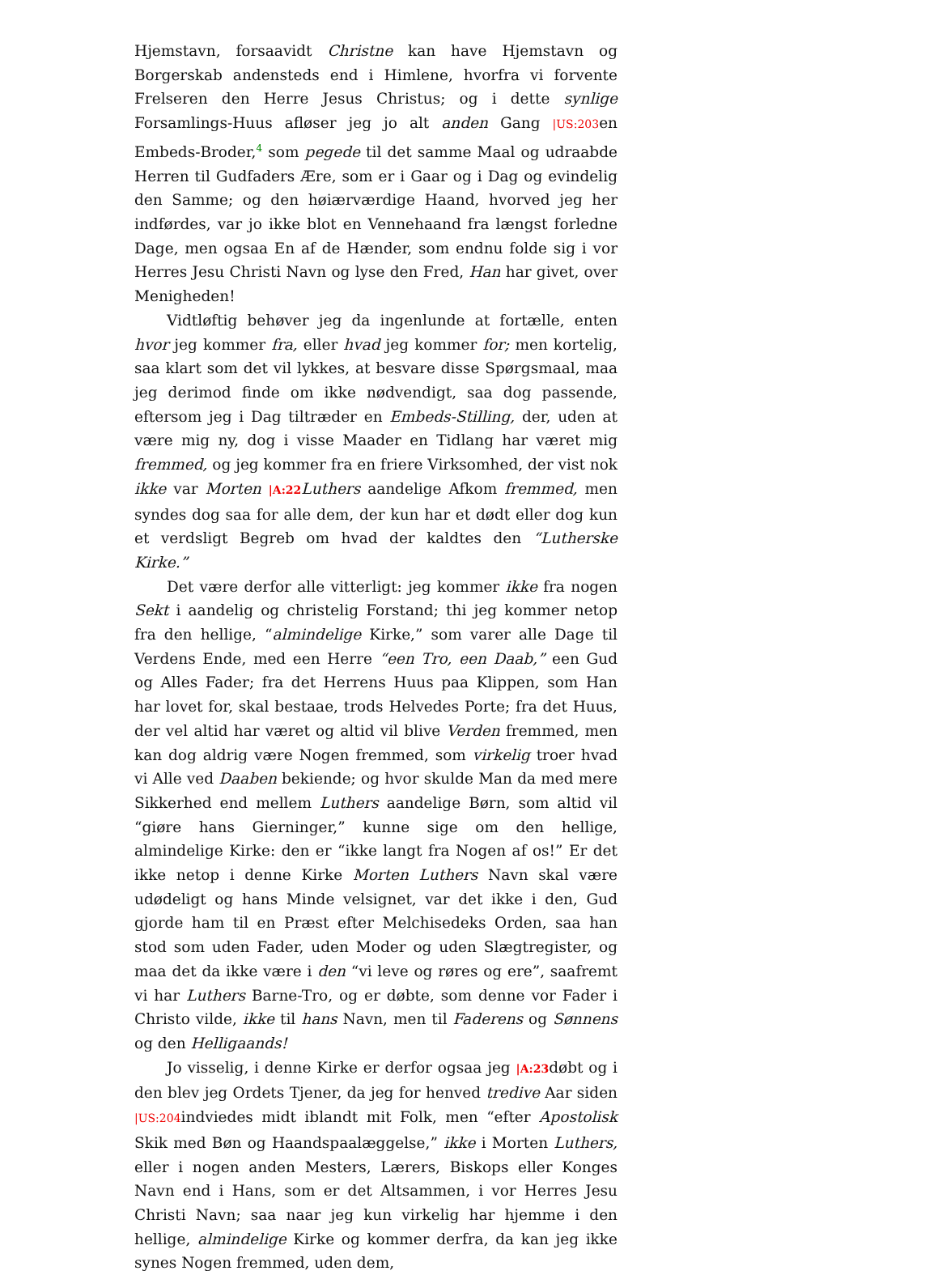Hjemstavn, forsaavidt Christne kan have Hjemstavn og Borgerskab andensteds end i Himlene, hvorfra vi forvente Frelseren den Herre Jesus Christus; og i dette synlige Forsamlings-Huus afløser jeg jo alt anden Gang |US:203en Embeds-Broder,<sup>4</sup> som pegede til det samme Maal og udraabde Herren til Gudfaders Ære, som er i Gaar og i Dag og evindelig den Samme; og den høiærværdige Haand, hvorved jeg her indførdes, var jo ikke blot en Vennehaand fra længst forledne Dage, men ogsaa En af de Hænder, som endnu folde sig i vor Herres Jesu Christi Navn og lyse den Fred, Han har givet, over Menigheden!
Vidtløftig behøver jeg da ingenlunde at fortælle, enten hvor jeg kommer fra, eller hvad jeg kommer for; men kortelig, saa klart som det vil lykkes, at besvare disse Spørgsmaal, maa jeg derimod finde om ikke nødvendigt, saa dog passende, eftersom jeg i Dag tiltræder en Embeds-Stilling, der, uden at være mig ny, dog i visse Maader en Tidlang har været mig fremmed, og jeg kommer fra en friere Virksomhed, der vist nok ikke var Morten |A:22 Luthers aandelige Afkom fremmed, men syndes dog saa for alle dem, der kun har et dødt eller dog kun et verdsligt Begreb om hvad der kaldtes den “Lutherske Kirke.”
Det være derfor alle vitterligt: jeg kommer ikke fra nogen Sekt i aandelig og christelig Forstand; thi jeg kommer netop fra den hellige, “almindelige Kirke,” som varer alle Dage til Verdens Ende, med een Herre “een Tro, een Daab,” een Gud og Alles Fader; fra det Herrens Huus paa Klippen, som Han har lovet for, skal bestaae, trods Helvedes Porte; fra det Huus, der vel altid har været og altid vil blive Verden fremmed, men kan dog aldrig være Nogen fremmed, som virkelig troer hvad vi Alle ved Daaben bekiende; og hvor skulde Man da med mere Sikkerhed end mellem Luthers aandelige Børn, som altid vil “giøre hans Gierninger,” kunne sige om den hellige, almindelige Kirke: den er “ikke langt fra Nogen af os!” Er det ikke netop i denne Kirke Morten Luthers Navn skal være udødeligt og hans Minde velsignet, var det ikke i den, Gud gjorde ham til en Præst efter Melchisedeks Orden, saa han stod som uden Fader, uden Moder og uden Slægtregister, og maa det da ikke være i den “vi leve og røres og ere”, saafremt vi har Luthers Barne-Tro, og er døbte, som denne vor Fader i Christo vilde, ikke til hans Navn, men til Faderens og Sønnens og den Helligaands!
Jo visselig, i denne Kirke er derfor ogsaa jeg |A:23døbt og i den blev jeg Ordets Tjener, da jeg for henved tredive Aar siden |US:204indviedes midt iblandt mit Folk, men “efter Apostolisk Skik med Bøn og Haandspaalæggelse,” ikke i Morten Luthers, eller i nogen anden Mesters, Lærers, Biskops eller Konges Navn end i Hans, som er det Altsammen, i vor Herres Jesu Christi Navn; saa naar jeg kun virkelig har hjemme i den hellige, almindelige Kirke og kommer derfra, da kan jeg ikke synes Nogen fremmed, uden dem,